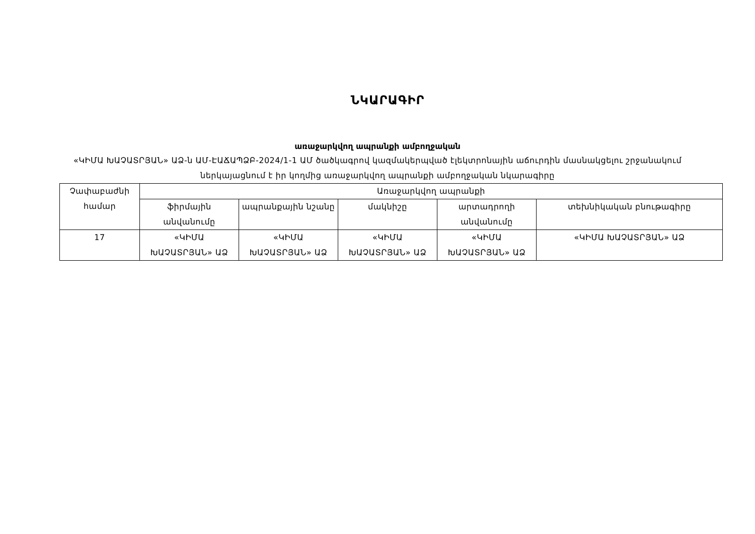ՆԿԱՐԱԳԻՐ
առաջարկվող ապրանքի ամբողջական
«ԿԻՄԱ ԽԱՉԱՏՐՅԱՆ» ԱՁ-ն ԱՄ-ԷԱՃԱՊՁԲ-2024/1-1 ԱՄ ծածկագրով կազմակերպված էլեկտրոնային աճուրդին մասնակցելու շրջանակում ներկայացնում է իր կողմից առաջարկվող ապրանքի ամբողջական նկարագիրը
| Չափաբաժնի համար | Առաջարկվող ապրանքի | | | | |
| --- | --- | --- | --- | --- | --- |
| | ֆիրմային անվանումը | ապրանքային նշանը | մակնիշը | արտադրողի անվանումը | տեխնիկական բնութագիրը |
| 17 | «ԿԻՄԱ ԽԱՉԱՏՐՅԱՆ» ԱՁ | «ԿԻՄԱ ԽԱՉԱՏՐՅԱՆ» ԱՁ | «ԿԻՄԱ ԽԱՉԱՏՐՅԱՆ» ԱՁ | «ԿԻՄԱ ԽԱՉԱՏՐՅԱՆ» ԱՁ | «ԿԻՄԱ ԽԱՉԱՏՐՅԱՆ» ԱՁ |